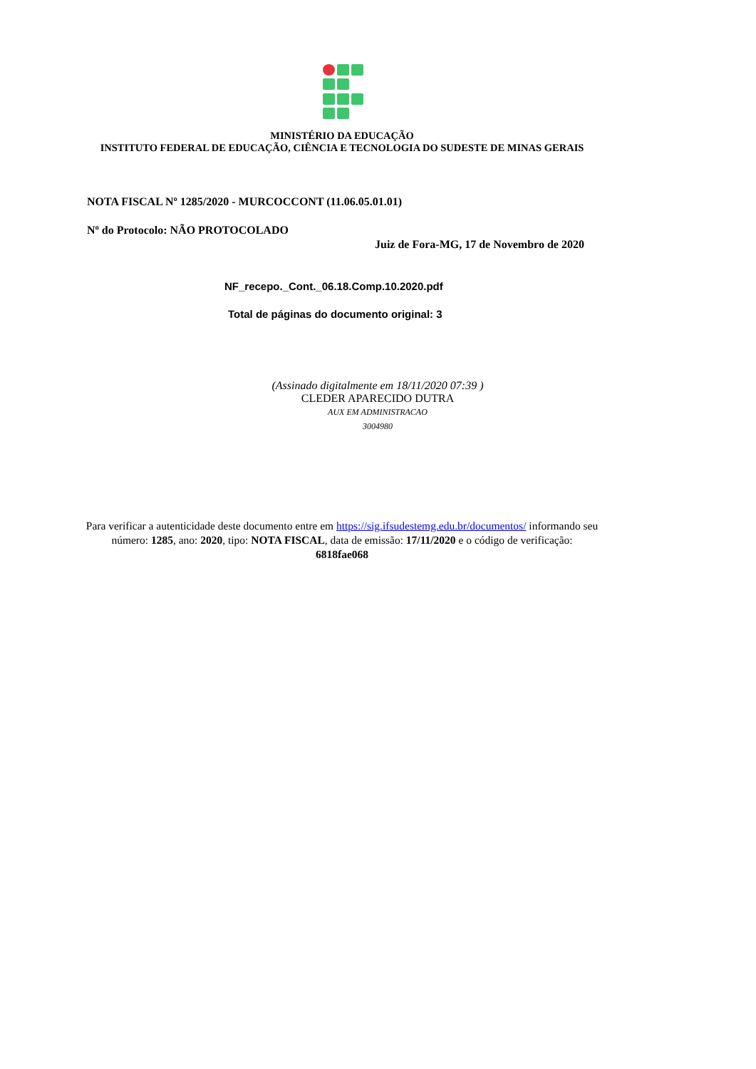MINISTÉRIO DA EDUCAÇÃO
INSTITUTO FEDERAL DE EDUCAÇÃO, CIÊNCIA E TECNOLOGIA DO SUDESTE DE MINAS GERAIS
NOTA FISCAL Nº 1285/2020 - MURCOCCONT (11.06.05.01.01)
Nº do Protocolo: NÃO PROTOCOLADO
Juiz de Fora-MG, 17 de Novembro de 2020
NF_recepo._Cont._06.18.Comp.10.2020.pdf
Total de páginas do documento original: 3
(Assinado digitalmente em 18/11/2020 07:39 )
CLEDER APARECIDO DUTRA
AUX EM ADMINISTRACAO
3004980
Para verificar a autenticidade deste documento entre em https://sig.ifsudestemg.edu.br/documentos/ informando seu número: 1285, ano: 2020, tipo: NOTA FISCAL, data de emissão: 17/11/2020 e o código de verificação: 6818fae068